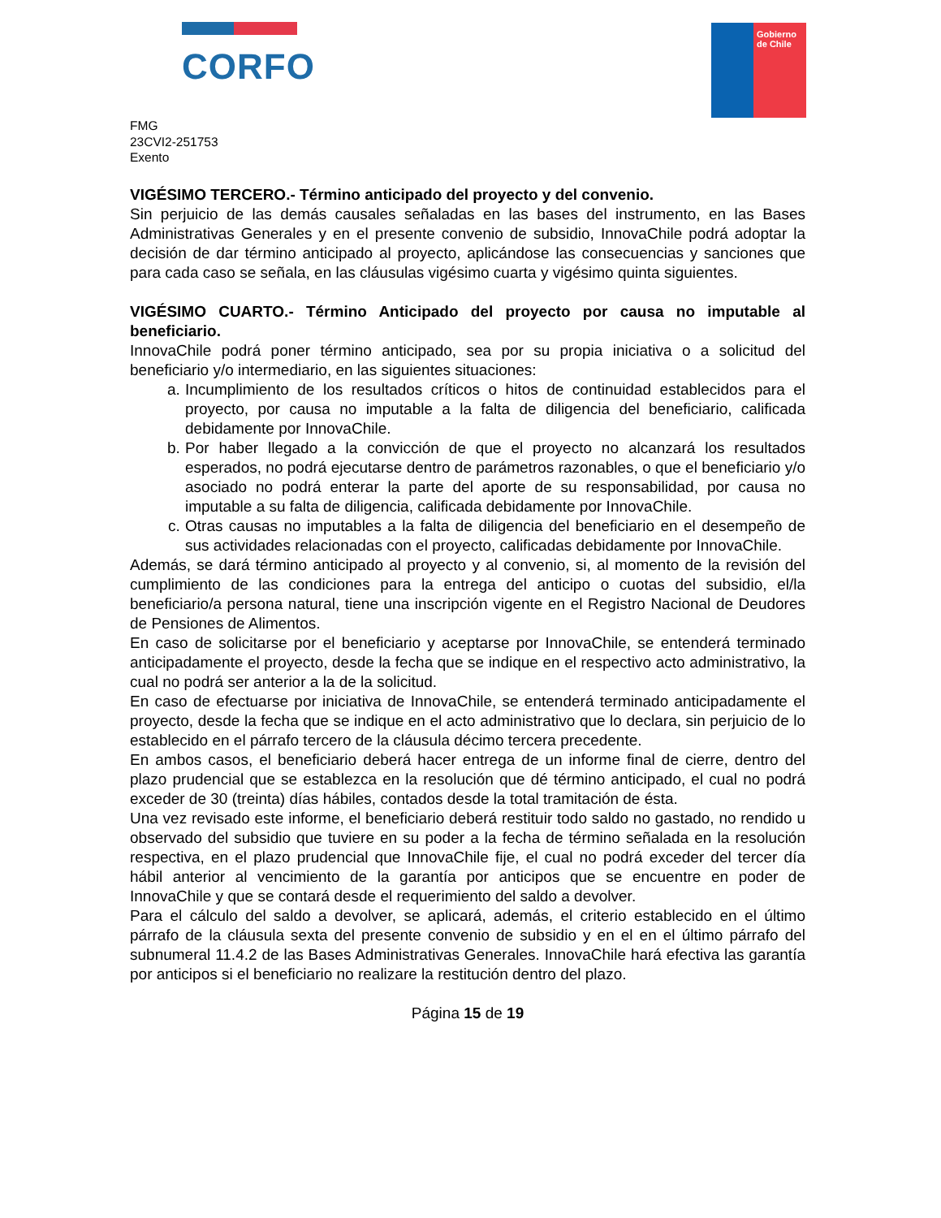CORFO
Gobierno
de Chile
FMG
23CVI2-251753
Exento
VIGÉSIMO TERCERO.- Término anticipado del proyecto y del convenio.
Sin perjuicio de las demás causales señaladas en las bases del instrumento, en las Bases Administrativas Generales y en el presente convenio de subsidio, InnovaChile podrá adoptar la decisión de dar término anticipado al proyecto, aplicándose las consecuencias y sanciones que para cada caso se señala, en las cláusulas vigésimo cuarta y vigésimo quinta siguientes.
VIGÉSIMO CUARTO.- Término Anticipado del proyecto por causa no imputable al beneficiario.
InnovaChile podrá poner término anticipado, sea por su propia iniciativa o a solicitud del beneficiario y/o intermediario, en las siguientes situaciones:
a. Incumplimiento de los resultados críticos o hitos de continuidad establecidos para el proyecto, por causa no imputable a la falta de diligencia del beneficiario, calificada debidamente por InnovaChile.
b. Por haber llegado a la convicción de que el proyecto no alcanzará los resultados esperados, no podrá ejecutarse dentro de parámetros razonables, o que el beneficiario y/o asociado no podrá enterar la parte del aporte de su responsabilidad, por causa no imputable a su falta de diligencia, calificada debidamente por InnovaChile.
c. Otras causas no imputables a la falta de diligencia del beneficiario en el desempeño de sus actividades relacionadas con el proyecto, calificadas debidamente por InnovaChile.
Además, se dará término anticipado al proyecto y al convenio, si, al momento de la revisión del cumplimiento de las condiciones para la entrega del anticipo o cuotas del subsidio, el/la beneficiario/a persona natural, tiene una inscripción vigente en el Registro Nacional de Deudores de Pensiones de Alimentos.
En caso de solicitarse por el beneficiario y aceptarse por InnovaChile, se entenderá terminado anticipadamente el proyecto, desde la fecha que se indique en el respectivo acto administrativo, la cual no podrá ser anterior a la de la solicitud.
En caso de efectuarse por iniciativa de InnovaChile, se entenderá terminado anticipadamente el proyecto, desde la fecha que se indique en el acto administrativo que lo declara, sin perjuicio de lo establecido en el párrafo tercero de la cláusula décimo tercera precedente.
En ambos casos, el beneficiario deberá hacer entrega de un informe final de cierre, dentro del plazo prudencial que se establezca en la resolución que dé término anticipado, el cual no podrá exceder de 30 (treinta) días hábiles, contados desde la total tramitación de ésta.
Una vez revisado este informe, el beneficiario deberá restituir todo saldo no gastado, no rendido u observado del subsidio que tuviere en su poder a la fecha de término señalada en la resolución respectiva, en el plazo prudencial que InnovaChile fije, el cual no podrá exceder del tercer día hábil anterior al vencimiento de la garantía por anticipos que se encuentre en poder de InnovaChile y que se contará desde el requerimiento del saldo a devolver.
Para el cálculo del saldo a devolver, se aplicará, además, el criterio establecido en el último párrafo de la cláusula sexta del presente convenio de subsidio y en el en el último párrafo del subnumeral 11.4.2 de las Bases Administrativas Generales. InnovaChile hará efectiva las garantía por anticipos si el beneficiario no realizare la restitución dentro del plazo.
Página 15 de 19